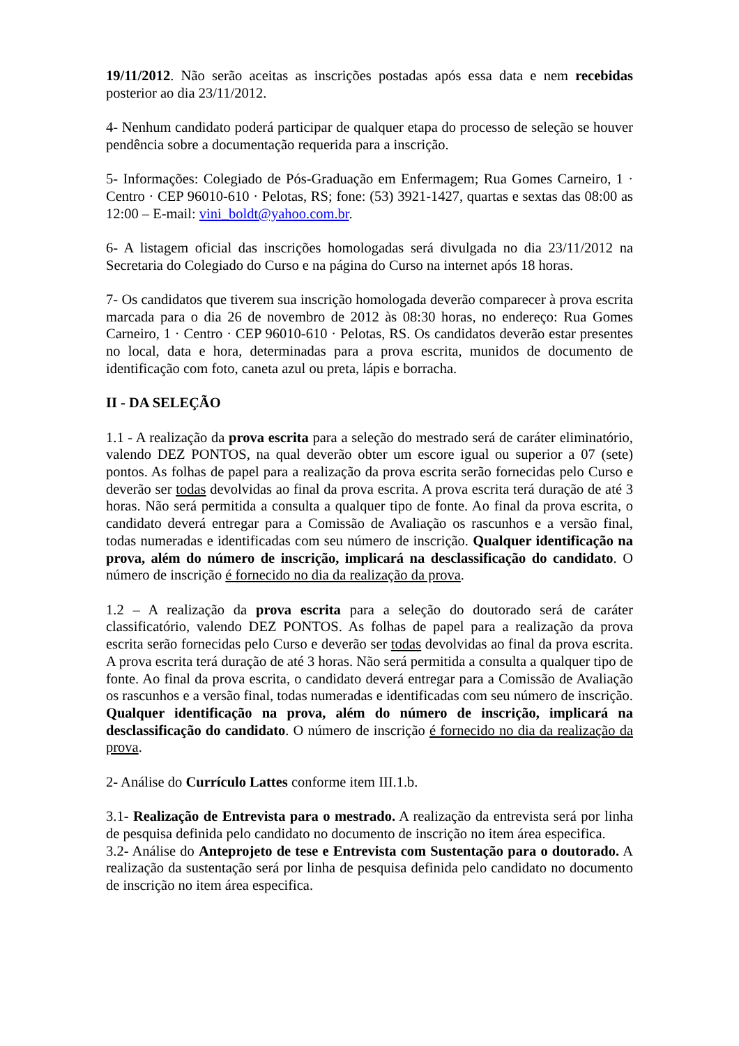19/11/2012. Não serão aceitas as inscrições postadas após essa data e nem recebidas posterior ao dia 23/11/2012.
4- Nenhum candidato poderá participar de qualquer etapa do processo de seleção se houver pendência sobre a documentação requerida para a inscrição.
5- Informações: Colegiado de Pós-Graduação em Enfermagem; Rua Gomes Carneiro, 1 · Centro · CEP 96010-610 · Pelotas, RS; fone: (53) 3921-1427, quartas e sextas das 08:00 as 12:00 – E-mail: vini_boldt@yahoo.com.br.
6- A listagem oficial das inscrições homologadas será divulgada no dia 23/11/2012 na Secretaria do Colegiado do Curso e na página do Curso na internet após 18 horas.
7- Os candidatos que tiverem sua inscrição homologada deverão comparecer à prova escrita marcada para o dia 26 de novembro de 2012 às 08:30 horas, no endereço: Rua Gomes Carneiro, 1 · Centro · CEP 96010-610 · Pelotas, RS. Os candidatos deverão estar presentes no local, data e hora, determinadas para a prova escrita, munidos de documento de identificação com foto, caneta azul ou preta, lápis e borracha.
II - DA SELEÇÃO
1.1 - A realização da prova escrita para a seleção do mestrado será de caráter eliminatório, valendo DEZ PONTOS, na qual deverão obter um escore igual ou superior a 07 (sete) pontos. As folhas de papel para a realização da prova escrita serão fornecidas pelo Curso e deverão ser todas devolvidas ao final da prova escrita. A prova escrita terá duração de até 3 horas. Não será permitida a consulta a qualquer tipo de fonte. Ao final da prova escrita, o candidato deverá entregar para a Comissão de Avaliação os rascunhos e a versão final, todas numeradas e identificadas com seu número de inscrição. Qualquer identificação na prova, além do número de inscrição, implicará na desclassificação do candidato. O número de inscrição é fornecido no dia da realização da prova.
1.2 – A realização da prova escrita para a seleção do doutorado será de caráter classificatório, valendo DEZ PONTOS. As folhas de papel para a realização da prova escrita serão fornecidas pelo Curso e deverão ser todas devolvidas ao final da prova escrita. A prova escrita terá duração de até 3 horas. Não será permitida a consulta a qualquer tipo de fonte. Ao final da prova escrita, o candidato deverá entregar para a Comissão de Avaliação os rascunhos e a versão final, todas numeradas e identificadas com seu número de inscrição. Qualquer identificação na prova, além do número de inscrição, implicará na desclassificação do candidato. O número de inscrição é fornecido no dia da realização da prova.
2- Análise do Currículo Lattes conforme item III.1.b.
3.1- Realização de Entrevista para o mestrado. A realização da entrevista será por linha de pesquisa definida pelo candidato no documento de inscrição no item área especifica.
3.2- Análise do Anteprojeto de tese e Entrevista com Sustentação para o doutorado. A realização da sustentação será por linha de pesquisa definida pelo candidato no documento de inscrição no item área especifica.